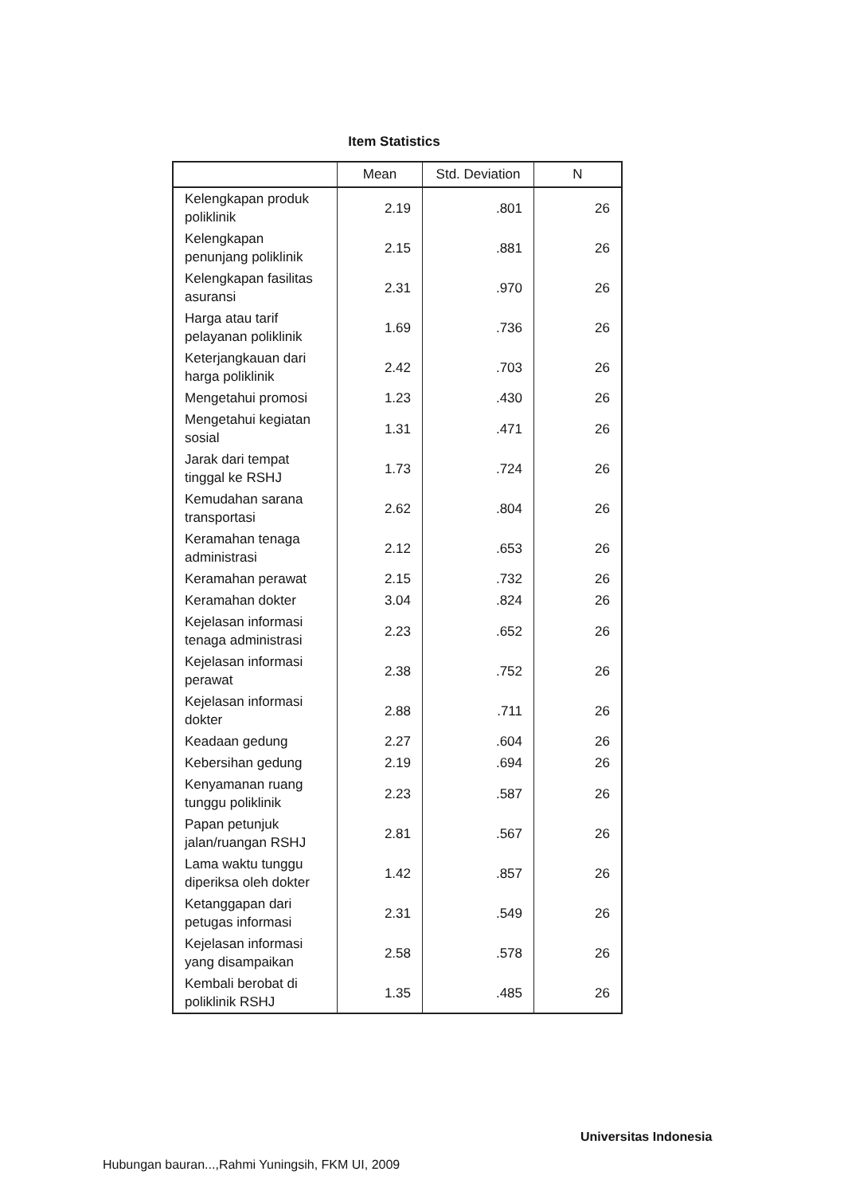Item Statistics
| | Mean | Std. Deviation | N |
| --- | --- | --- | --- |
| Kelengkapan produk poliklinik | 2.19 | .801 | 26 |
| Kelengkapan penunjang poliklinik | 2.15 | .881 | 26 |
| Kelengkapan fasilitas asuransi | 2.31 | .970 | 26 |
| Harga atau tarif pelayanan poliklinik | 1.69 | .736 | 26 |
| Keterjangkauan dari harga poliklinik | 2.42 | .703 | 26 |
| Mengetahui promosi | 1.23 | .430 | 26 |
| Mengetahui kegiatan sosial | 1.31 | .471 | 26 |
| Jarak dari tempat tinggal ke RSHJ | 1.73 | .724 | 26 |
| Kemudahan sarana transportasi | 2.62 | .804 | 26 |
| Keramahan tenaga administrasi | 2.12 | .653 | 26 |
| Keramahan perawat | 2.15 | .732 | 26 |
| Keramahan dokter | 3.04 | .824 | 26 |
| Kejelasan informasi tenaga administrasi | 2.23 | .652 | 26 |
| Kejelasan informasi perawat | 2.38 | .752 | 26 |
| Kejelasan informasi dokter | 2.88 | .711 | 26 |
| Keadaan gedung | 2.27 | .604 | 26 |
| Kebersihan gedung | 2.19 | .694 | 26 |
| Kenyamanan ruang tunggu poliklinik | 2.23 | .587 | 26 |
| Papan petunjuk jalan/ruangan RSHJ | 2.81 | .567 | 26 |
| Lama waktu tunggu diperiksa oleh dokter | 1.42 | .857 | 26 |
| Ketanggapan dari petugas informasi | 2.31 | .549 | 26 |
| Kejelasan informasi yang disampaikan | 2.58 | .578 | 26 |
| Kembali berobat di poliklinik RSHJ | 1.35 | .485 | 26 |
Universitas Indonesia
Hubungan bauran...,Rahmi Yuningsih, FKM UI, 2009